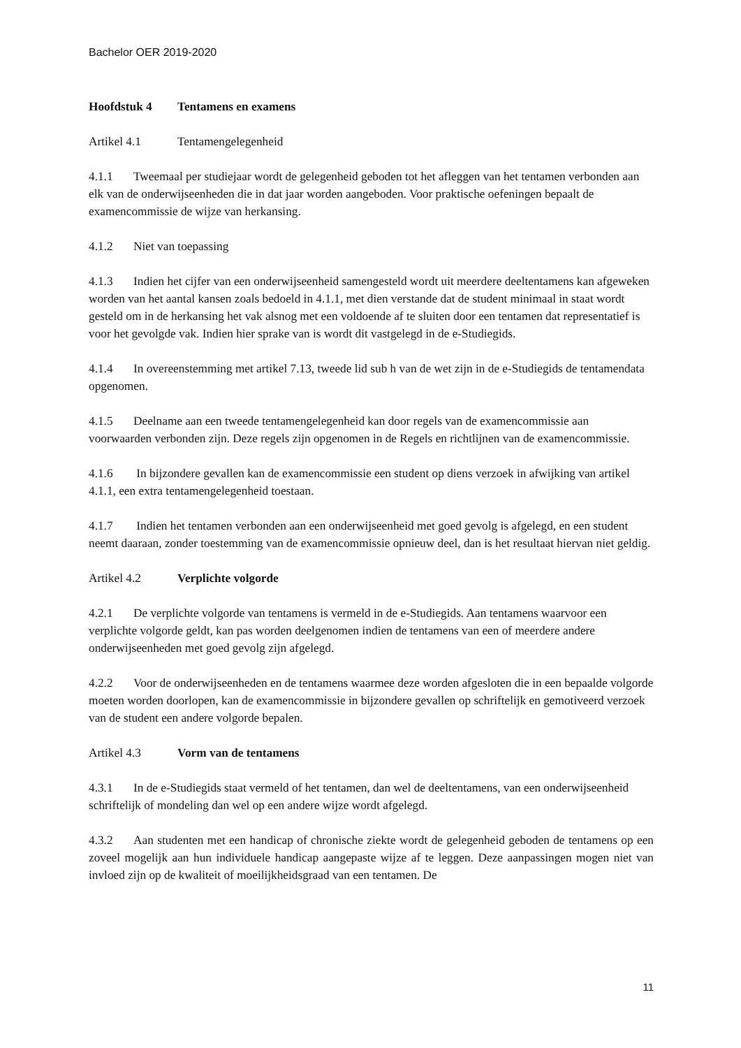Bachelor OER 2019-2020
Hoofdstuk 4 Tentamens en examens
Artikel 4.1 Tentamengelegenheid
4.1.1 Tweemaal per studiejaar wordt de gelegenheid geboden tot het afleggen van het tentamen verbonden aan elk van de onderwijseenheden die in dat jaar worden aangeboden. Voor praktische oefeningen bepaalt de examencommissie de wijze van herkansing.
4.1.2 Niet van toepassing
4.1.3 Indien het cijfer van een onderwijseenheid samengesteld wordt uit meerdere deeltentamens kan afgeweken worden van het aantal kansen zoals bedoeld in 4.1.1, met dien verstande dat de student minimaal in staat wordt gesteld om in de herkansing het vak alsnog met een voldoende af te sluiten door een tentamen dat representatief is voor het gevolgde vak. Indien hier sprake van is wordt dit vastgelegd in de e-Studiegids.
4.1.4 In overeenstemming met artikel 7.13, tweede lid sub h van de wet zijn in de e-Studiegids de tentamendata opgenomen.
4.1.5 Deelname aan een tweede tentamengelegenheid kan door regels van de examencommissie aan voorwaarden verbonden zijn. Deze regels zijn opgenomen in de Regels en richtlijnen van de examencommissie.
4.1.6 In bijzondere gevallen kan de examencommissie een student op diens verzoek in afwijking van artikel 4.1.1, een extra tentamengelegenheid toestaan.
4.1.7 Indien het tentamen verbonden aan een onderwijseenheid met goed gevolg is afgelegd, en een student neemt daaraan, zonder toestemming van de examencommissie opnieuw deel, dan is het resultaat hiervan niet geldig.
Artikel 4.2 Verplichte volgorde
4.2.1 De verplichte volgorde van tentamens is vermeld in de e-Studiegids. Aan tentamens waarvoor een verplichte volgorde geldt, kan pas worden deelgenomen indien de tentamens van een of meerdere andere onderwijseenheden met goed gevolg zijn afgelegd.
4.2.2 Voor de onderwijseenheden en de tentamens waarmee deze worden afgesloten die in een bepaalde volgorde moeten worden doorlopen, kan de examencommissie in bijzondere gevallen op schriftelijk en gemotiveerd verzoek van de student een andere volgorde bepalen.
Artikel 4.3 Vorm van de tentamens
4.3.1 In de e-Studiegids staat vermeld of het tentamen, dan wel de deeltentamens, van een onderwijseenheid schriftelijk of mondeling dan wel op een andere wijze wordt afgelegd.
4.3.2 Aan studenten met een handicap of chronische ziekte wordt de gelegenheid geboden de tentamens op een zoveel mogelijk aan hun individuele handicap aangepaste wijze af te leggen. Deze aanpassingen mogen niet van invloed zijn op de kwaliteit of moeilijkheidsgraad van een tentamen. De
11